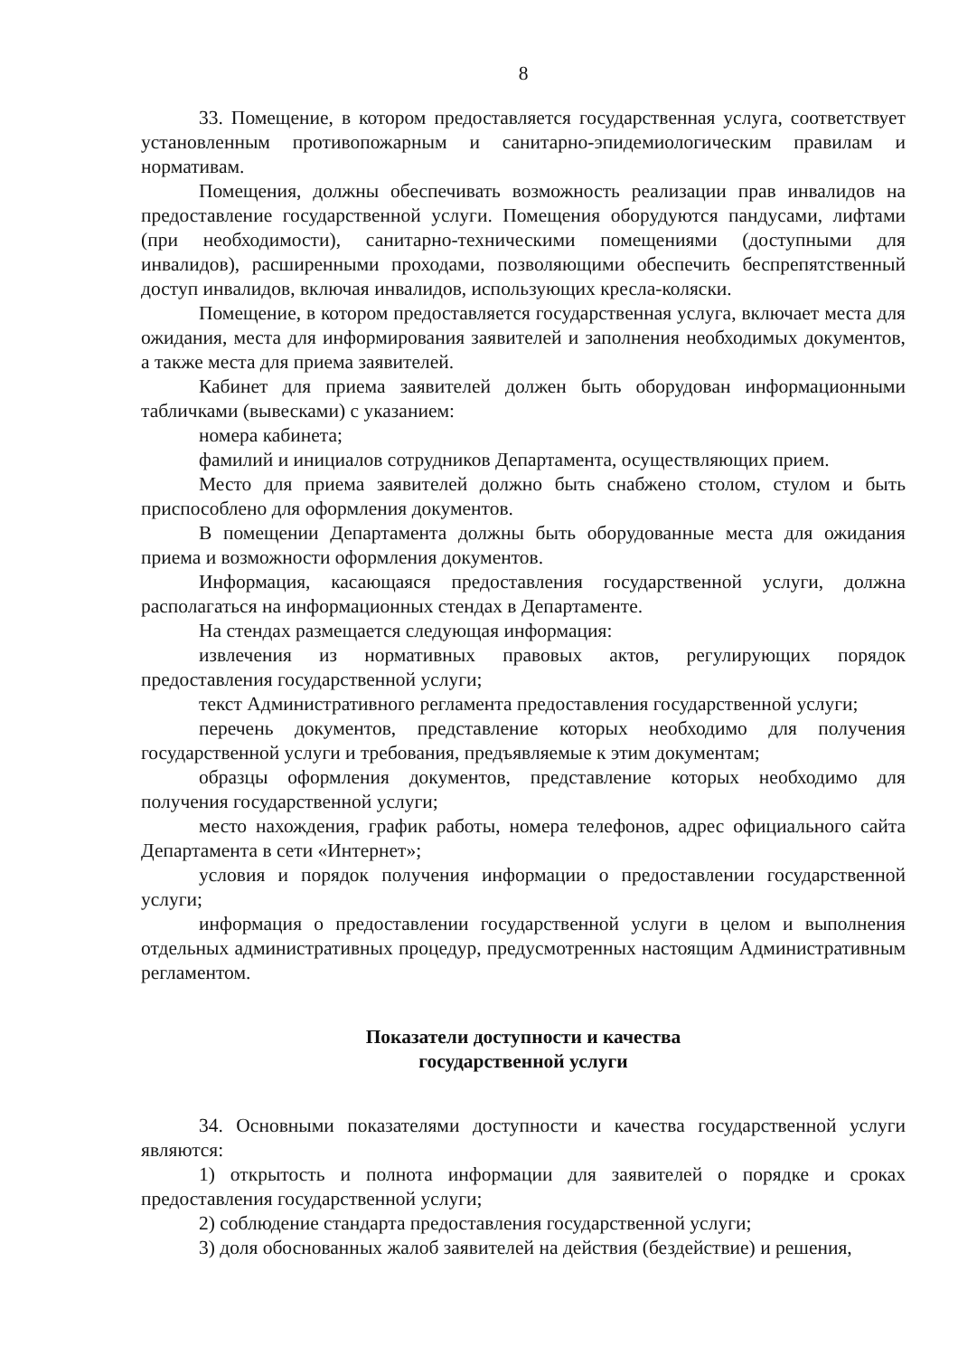8
33. Помещение, в котором предоставляется государственная услуга, соответствует установленным противопожарным и санитарно-эпидемиологическим правилам и нормативам.
Помещения, должны обеспечивать возможность реализации прав инвалидов на предоставление государственной услуги. Помещения оборудуются пандусами, лифтами (при необходимости), санитарно-техническими помещениями (доступными для инвалидов), расширенными проходами, позволяющими обеспечить беспрепятственный доступ инвалидов, включая инвалидов, использующих кресла-коляски.
Помещение, в котором предоставляется государственная услуга, включает места для ожидания, места для информирования заявителей и заполнения необходимых документов, а также места для приема заявителей.
Кабинет для приема заявителей должен быть оборудован информационными табличками (вывесками) с указанием:
номера кабинета;
фамилий и инициалов сотрудников Департамента, осуществляющих прием.
Место для приема заявителей должно быть снабжено столом, стулом и быть приспособлено для оформления документов.
В помещении Департамента должны быть оборудованные места для ожидания приема и возможности оформления документов.
Информация, касающаяся предоставления государственной услуги, должна располагаться на информационных стендах в Департаменте.
На стендах размещается следующая информация:
извлечения из нормативных правовых актов, регулирующих порядок предоставления государственной услуги;
текст Административного регламента предоставления государственной услуги;
перечень документов, представление которых необходимо для получения государственной услуги и требования, предъявляемые к этим документам;
образцы оформления документов, представление которых необходимо для получения государственной услуги;
место нахождения, график работы, номера телефонов, адрес официального сайта Департамента в сети «Интернет»;
условия и порядок получения информации о предоставлении государственной услуги;
информация о предоставлении государственной услуги в целом и выполнения отдельных административных процедур, предусмотренных настоящим Административным регламентом.
Показатели доступности и качества
государственной услуги
34. Основными показателями доступности и качества государственной услуги являются:
1) открытость и полнота информации для заявителей о порядке и сроках предоставления государственной услуги;
2) соблюдение стандарта предоставления государственной услуги;
3) доля обоснованных жалоб заявителей на действия (бездействие) и решения,